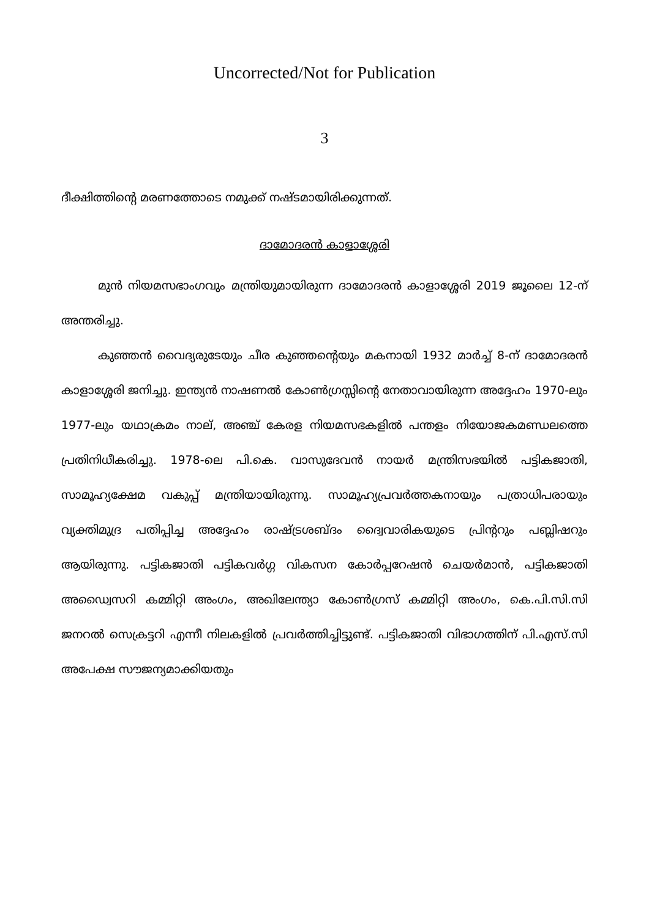Uncorrected/Not for Publication
3
ദീക്ഷിത്തിന്റെ മരണത്തോടെ നമുക്ക് നഷ്ടമായിരിക്കുന്നത്.
ദാമോദരൻ കാളാശ്ശേരി
മുൻ നിയമസഭാംഗവും മന്ത്രിയുമായിരുന്ന ദാമോദരൻ കാളാശ്ശേരി 2019 ജൂലൈ 12-ന് അന്തരിച്ചു.
കുഞ്ഞൻ വൈദ്യരുടേയും ചീര കുഞ്ഞന്റെയും മകനായി 1932 മാർച്ച് 8-ന് ദാമോദരൻ കാളാശ്ശേരി ജനിച്ചു. ഇന്ത്യൻ നാഷണൽ കോൺഗ്രസ്സിന്റെ നേതാവായിരുന്ന അദ്ദേഹം 1970-ലും 1977-ലും യഥാക്രമം നാല്, അഞ്ച് കേരള നിയമസഭകളിൽ പന്തളം നിയോജകമണ്ഡലത്തെ പ്രതിനിധീകരിച്ചു. 1978-ലെ പി.കെ. വാസുദേവൻ നായർ മന്ത്രിസഭയിൽ പട്ടികജാതി, സാമൂഹ്യക്ഷേമ വകുപ്പ് മന്ത്രിയായിരുന്നു. സാമൂഹ്യപ്രവർത്തകനായും പത്രാധിപരായും വ്യക്തിമുദ്ര പതിപ്പിച്ച അദ്ദേഹം രാഷ്ട്രശബ്ദം ദ്വൈവാരികയുടെ പ്രിന്ററും പബ്ലിഷറും ആയിരുന്നു. പട്ടികജാതി പട്ടികവർഗ്ഗ വികസന കോർപ്പറേഷൻ ചെയർമാൻ, പട്ടികജാതി അഡ്വൈസറി കമ്മിറ്റി അംഗം, അഖിലേന്ത്യാ കോൺഗ്രസ് കമ്മിറ്റി അംഗം, കെ.പി.സി.സി ജനറൽ സെക്രട്ടറി എന്നീ നിലകളിൽ പ്രവർത്തിച്ചിട്ടുണ്ട്. പട്ടികജാതി വിഭാഗത്തിന് പി.എസ്.സി അപേക്ഷ സൗജന്യമാക്കിയതും